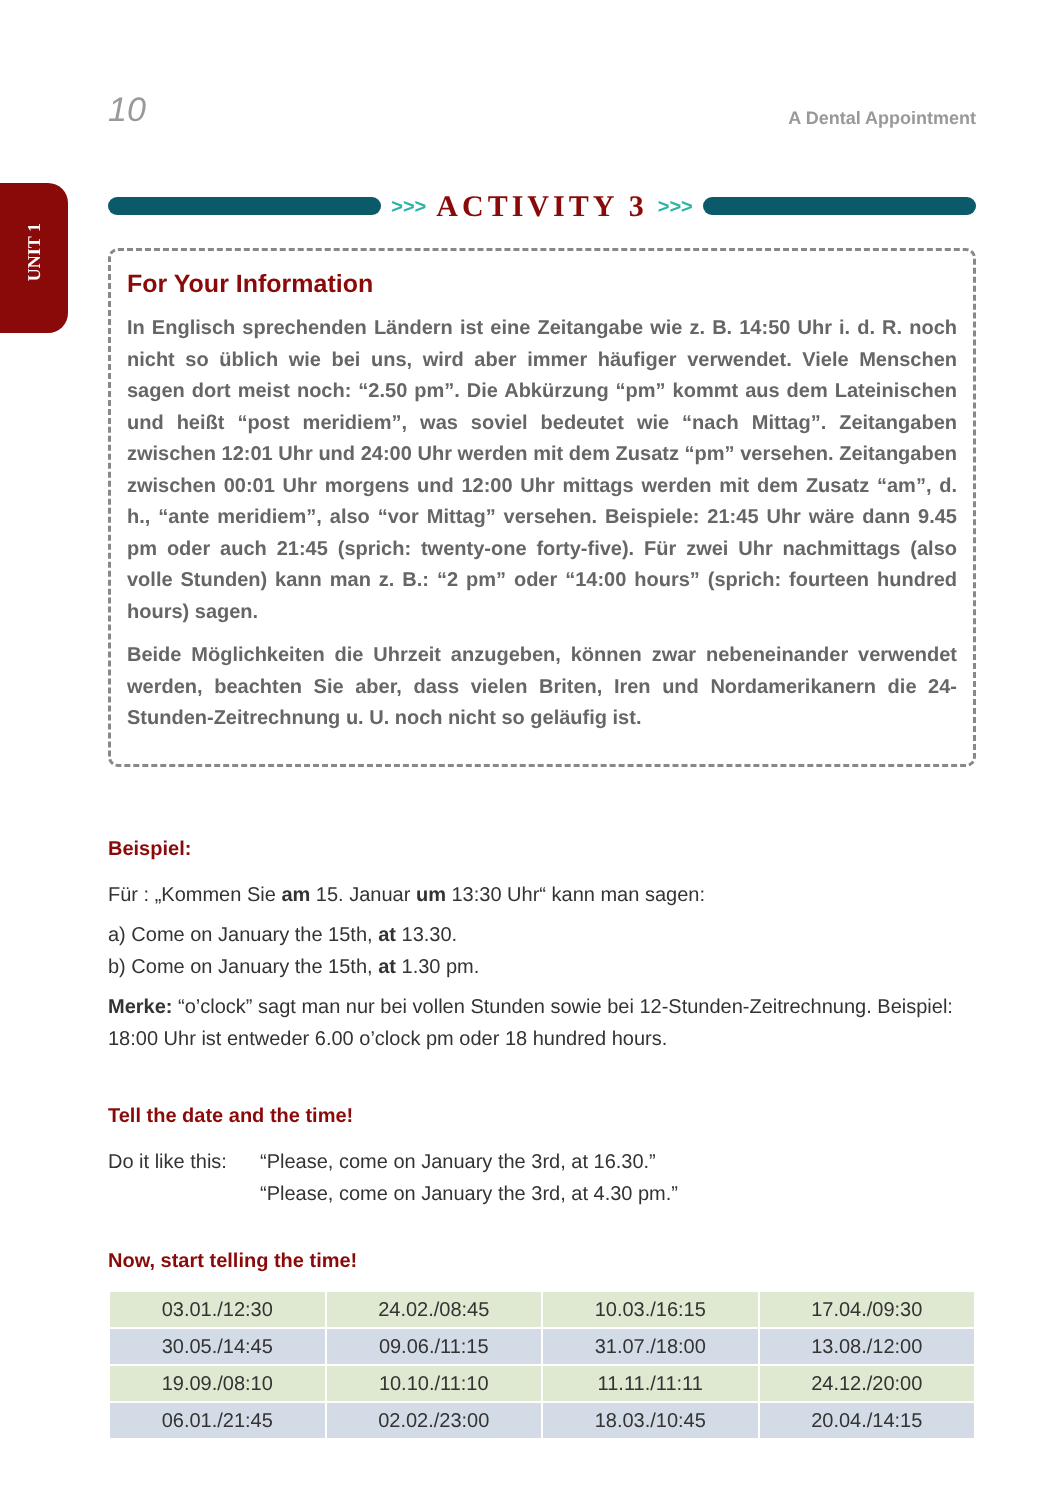UNIT 1
10 A Dental Appointment
>>> ACTIVITY 3 >>>
For Your Information
In Englisch sprechenden Ländern ist eine Zeitangabe wie z. B. 14:50 Uhr i. d. R. noch nicht so üblich wie bei uns, wird aber immer häufiger verwendet. Viele Menschen sagen dort meist noch: “2.50 pm”. Die Abkürzung “pm” kommt aus dem Lateinischen und heißt “post meridiem”, was soviel bedeutet wie “nach Mittag”. Zeitangaben zwischen 12:01 Uhr und 24:00 Uhr werden mit dem Zusatz “pm” versehen. Zeitangaben zwischen 00:01 Uhr morgens und 12:00 Uhr mittags werden mit dem Zusatz “am”, d. h., “ante meridiem”, also “vor Mittag” versehen. Beispiele: 21:45 Uhr wäre dann 9.45 pm oder auch 21:45 (sprich: twenty-one forty-five). Für zwei Uhr nachmittags (also volle Stunden) kann man z. B.: “2 pm” oder “14:00 hours” (sprich: fourteen hundred hours) sagen.
Beide Möglichkeiten die Uhrzeit anzugeben, können zwar nebeneinander verwendet werden, beachten Sie aber, dass vielen Briten, Iren und Nordamerikanern die 24-Stunden-Zeitrechnung u. U. noch nicht so geläufig ist.
Beispiel:
Für : „Kommen Sie am 15. Januar um 13:30 Uhr“ kann man sagen:
a) Come on January the 15th, at 13.30.
b) Come on January the 15th, at 1.30 pm.
Merke: “o’clock” sagt man nur bei vollen Stunden sowie bei 12-Stunden-Zeitrechnung. Beispiel: 18:00 Uhr ist entweder 6.00 o’clock pm oder 18 hundred hours.
Tell the date and the time!
Do it like this: “Please, come on January the 3rd, at 16.30.”
“Please, come on January the 3rd, at 4.30 pm.”
Now, start telling the time!
| 03.01./12:30 | 24.02./08:45 | 10.03./16:15 | 17.04./09:30 |
| 30.05./14:45 | 09.06./11:15 | 31.07./18:00 | 13.08./12:00 |
| 19.09./08:10 | 10.10./11:10 | 11.11./11:11 | 24.12./20:00 |
| 06.01./21:45 | 02.02./23:00 | 18.03./10:45 | 20.04./14:15 |